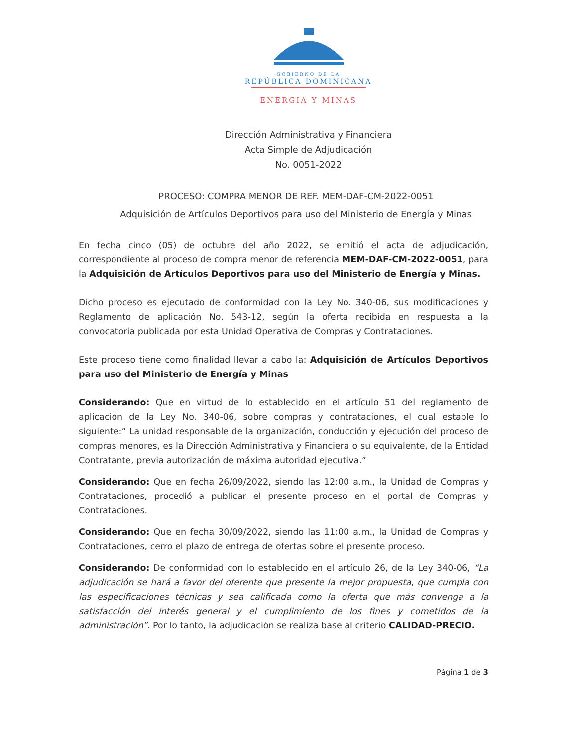GOBIERNO DE LA
REPÚBLICA DOMINICANA
ENERGIA Y MINAS
Dirección Administrativa y Financiera
Acta Simple de Adjudicación
No. 0051-2022
PROCESO: COMPRA MENOR DE REF. MEM-DAF-CM-2022-0051
Adquisición de Artículos Deportivos para uso del Ministerio de Energía y Minas
En fecha cinco (05) de octubre del año 2022, se emitió el acta de adjudicación, correspondiente al proceso de compra menor de referencia MEM-DAF-CM-2022-0051, para la Adquisición de Artículos Deportivos para uso del Ministerio de Energía y Minas.
Dicho proceso es ejecutado de conformidad con la Ley No. 340-06, sus modificaciones y Reglamento de aplicación No. 543-12, según la oferta recibida en respuesta a la convocatoria publicada por esta Unidad Operativa de Compras y Contrataciones.
Este proceso tiene como finalidad llevar a cabo la: Adquisición de Artículos Deportivos para uso del Ministerio de Energía y Minas
Considerando: Que en virtud de lo establecido en el artículo 51 del reglamento de aplicación de la Ley No. 340-06, sobre compras y contrataciones, el cual estable lo siguiente:” La unidad responsable de la organización, conducción y ejecución del proceso de compras menores, es la Dirección Administrativa y Financiera o su equivalente, de la Entidad Contratante, previa autorización de máxima autoridad ejecutiva.”
Considerando: Que en fecha 26/09/2022, siendo las 12:00 a.m., la Unidad de Compras y Contrataciones, procedió a publicar el presente proceso en el portal de Compras y Contrataciones.
Considerando: Que en fecha 30/09/2022, siendo las 11:00 a.m., la Unidad de Compras y Contrataciones, cerro el plazo de entrega de ofertas sobre el presente proceso.
Considerando: De conformidad con lo establecido en el artículo 26, de la Ley 340-06, “La adjudicación se hará a favor del oferente que presente la mejor propuesta, que cumpla con las especificaciones técnicas y sea calificada como la oferta que más convenga a la satisfacción del interés general y el cumplimiento de los fines y cometidos de la administración”. Por lo tanto, la adjudicación se realiza base al criterio CALIDAD-PRECIO.
Página 1 de 3